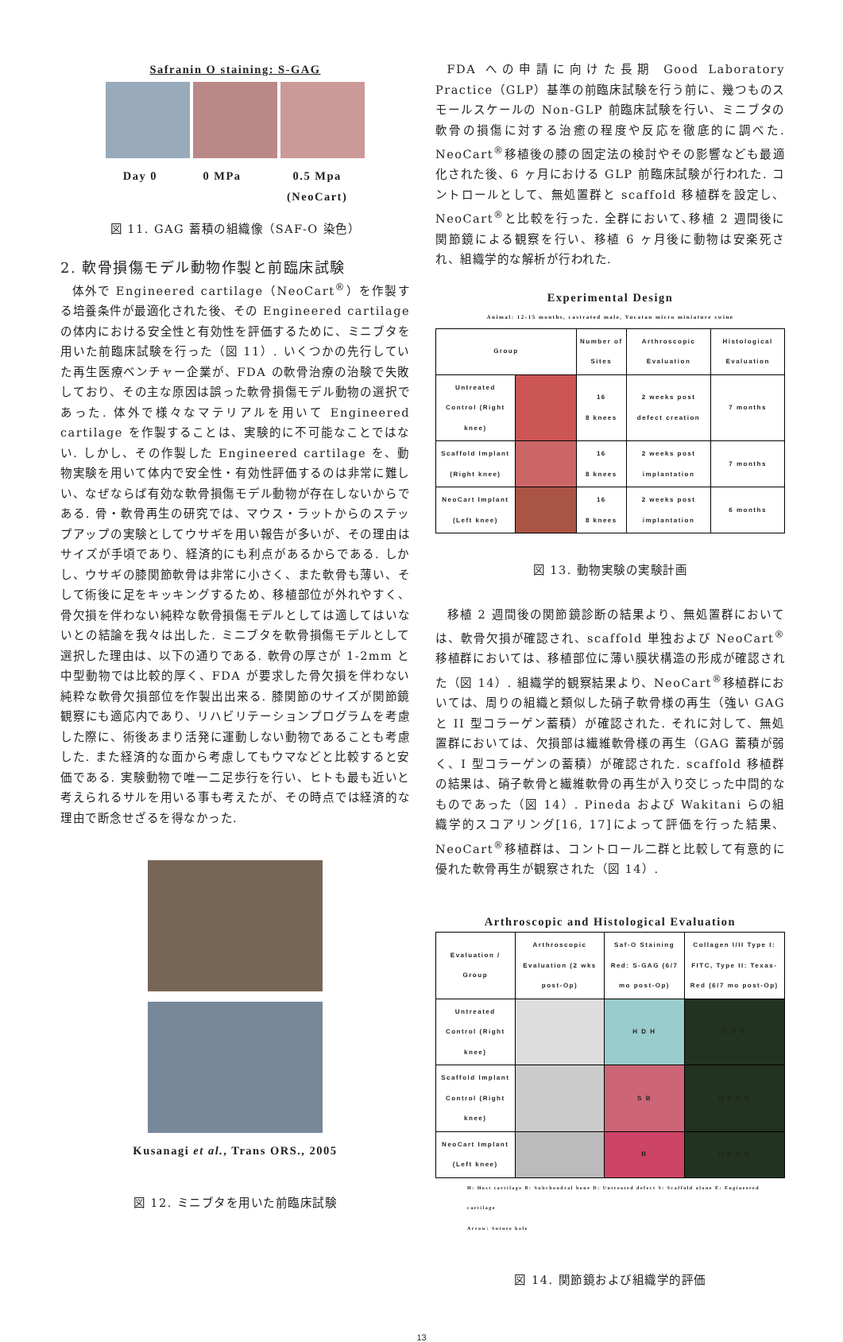Safranin O staining: S-GAG
Day 0 0 MPa 0.5 Mpa
(NeoCart)
図 11. GAG 蓄積の組織像（SAF-O 染色）
2. 軟骨損傷モデル動物作製と前臨床試験
体外で Engineered cartilage（NeoCart<sup>®</sup>）を作製する培養条件が最適化された後、その Engineered cartilage の体内における安全性と有効性を評価するために、ミニブタを用いた前臨床試験を行った（図 11）. いくつかの先行していた再生医療ベンチャー企業が、FDA の軟骨治療の治験で失敗しており、その主な原因は誤った軟骨損傷モデル動物の選択であった. 体外で様々なマテリアルを用いて Engineered cartilage を作製することは、実験的に不可能なことではない. しかし、その作製した Engineered cartilage を、動物実験を用いて体内で安全性・有効性評価するのは非常に難しい、なぜならば有効な軟骨損傷モデル動物が存在しないからである. 骨・軟骨再生の研究では、マウス・ラットからのステップアップの実験としてウサギを用い報告が多いが、その理由はサイズが手頃であり、経済的にも利点があるからである. しかし、ウサギの膝関節軟骨は非常に小さく、また軟骨も薄い、そして術後に足をキッキングするため、移植部位が外れやすく、骨欠損を伴わない純粋な軟骨損傷モデルとしては適してはいないとの結論を我々は出した. ミニブタを軟骨損傷モデルとして選択した理由は、以下の通りである. 軟骨の厚さが 1-2mm と中型動物では比較的厚く、FDA が要求した骨欠損を伴わない純粋な軟骨欠損部位を作製出出来る. 膝関節のサイズが関節鏡観察にも適応内であり、リハビリテーションプログラムを考慮した際に、術後あまり活発に運動しない動物であることも考慮した. また経済的な面から考慮してもウマなどと比較すると安価である. 実験動物で唯一二足歩行を行い、ヒトも最も近いと考えられるサルを用いる事も考えたが、その時点では経済的な理由で断念せざるを得なかった.
Kusanagi et al., Trans ORS., 2005
図 12. ミニブタを用いた前臨床試験
FDA への申請に向けた長期 Good Laboratory Practice（GLP）基準の前臨床試験を行う前に、幾つものスモールスケールの Non-GLP 前臨床試験を行い、ミニブタの軟骨の損傷に対する治癒の程度や反応を徹底的に調べた. NeoCart<sup>®</sup>移植後の膝の固定法の検討やその影響なども最適化された後、6 ヶ月における GLP 前臨床試験が行われた. コントロールとして、無処置群と scaffold 移植群を設定し、NeoCart<sup>®</sup>と比較を行った. 全群において､移植 2 週間後に関節鏡による観察を行い、移植 6 ヶ月後に動物は安楽死され、組織学的な解析が行われた.
Experimental Design
Animal: 12-15 months, castrated male, Yucatan micro miniature swine
| Group | | Number of Sites | Arthroscopic Evaluation | Histological Evaluation |
| --- | --- | --- | --- | --- |
| Untreated Control (Right knee) | | 16 8 knees | 2 weeks post defect creation | 7 months |
| Scaffold Implant (Right knee) | | 16 8 knees | 2 weeks post implantation | 7 months |
| NeoCart Implant (Left knee) | | 16 8 knees | 2 weeks post implantation | 6 months |
図 13. 動物実験の実験計画
移植 2 週間後の関節鏡診断の結果より、無処置群においては、軟骨欠損が確認され、scaffold 単独および NeoCart<sup>®</sup>移植群においては、移植部位に薄い膜状構造の形成が確認された（図 14）. 組織学的観察結果より、NeoCart<sup>®</sup>移植群においては、周りの組織と類似した硝子軟骨様の再生（強い GAG と II 型コラーゲン蓄積）が確認された. それに対して、無処置群においては、欠損部は繊維軟骨様の再生（GAG 蓄積が弱く、I 型コラーゲンの蓄積）が確認された. scaffold 移植群の結果は、硝子軟骨と繊維軟骨の再生が入り交じった中間的なものであった（図 14）. Pineda および Wakitani らの組織学的スコアリング[16, 17]によって評価を行った結果、NeoCart<sup>®</sup>移植群は、コントロール二群と比較して有意的に優れた軟骨再生が観察された（図 14）.
Arthroscopic and Histological Evaluation
| Evaluation / Group | Arthroscopic Evaluation (2 wks post-Op) | Saf-O Staining Red: S-GAG (6/7 mo post-Op) | Collagen I/II Type I: FITC, Type II: Texas-Red (6/7 mo post-Op) |
| --- | --- | --- | --- |
| Untreated Control (Right knee) | | H D H | D H B |
| Scaffold Implant Control (Right knee) | | S B | H S H B |
| NeoCart Implant (Left knee) | | B | H E H B |
H: Host cartilage B: Subchondral bone D: Untreated defect S: Scaffold alone E: Engineered cartilage
Arrow: Suture hole
図 14. 関節鏡および組織学的評価
13